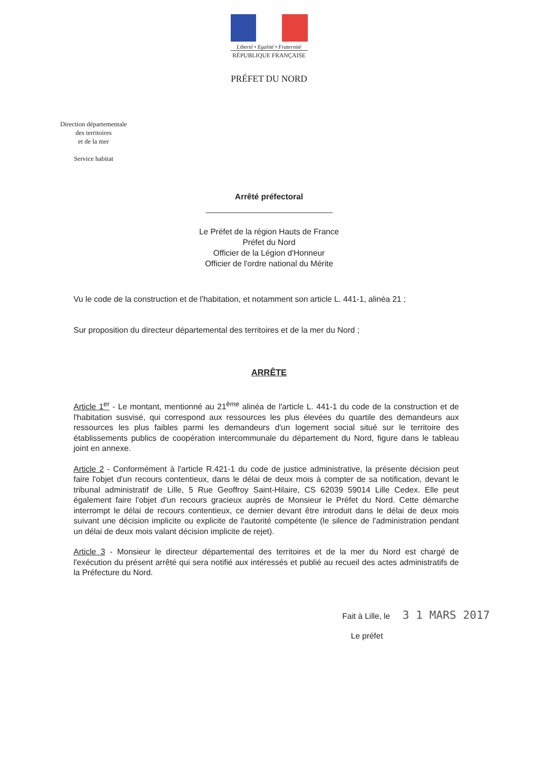Liberté • Egalité • Fraternité
RÉPUBLIQUE FRANÇAISE
PRÉFET DU NORD
Direction départementale
des territoires
et de la mer
Service habitat
Arrêté préfectoral
Le Préfet de la région Hauts de France
Préfet du Nord
Officier de la Légion d'Honneur
Officier de l'ordre national du Mérite
Vu le code de la construction et de l'habitation, et notamment son article L. 441-1, alinéa 21 ;
Sur proposition du directeur départemental des territoires et de la mer du Nord ;
ARRÊTE
Article 1<sup>er</sup> - Le montant, mentionné au 21<sup>ème</sup> alinéa de l'article L. 441-1 du code de la construction et de l'habitation susvisé, qui correspond aux ressources les plus élevées du quartile des demandeurs aux ressources les plus faibles parmi les demandeurs d'un logement social situé sur le territoire des établissements publics de coopération intercommunale du département du Nord, figure dans le tableau joint en annexe.
Article 2 - Conformément à l'article R.421-1 du code de justice administrative, la présente décision peut faire l'objet d'un recours contentieux, dans le délai de deux mois à compter de sa notification, devant le tribunal administratif de Lille, 5 Rue Geoffroy Saint-Hilaire, CS 62039 59014 Lille Cedex. Elle peut également faire l'objet d'un recours gracieux auprès de Monsieur le Préfet du Nord. Cette démarche interrompt le délai de recours contentieux, ce dernier devant être introduit dans le délai de deux mois suivant une décision implicite ou explicite de l'autorité compétente (le silence de l'administration pendant un délai de deux mois valant décision implicite de rejet).
Article 3 - Monsieur le directeur départemental des territoires et de la mer du Nord est chargé de l'exécution du présent arrêté qui sera notifié aux intéressés et publié au recueil des actes administratifs de la Préfecture du Nord.
Fait à Lille, le 3 1 MARS 2017
Le préfet